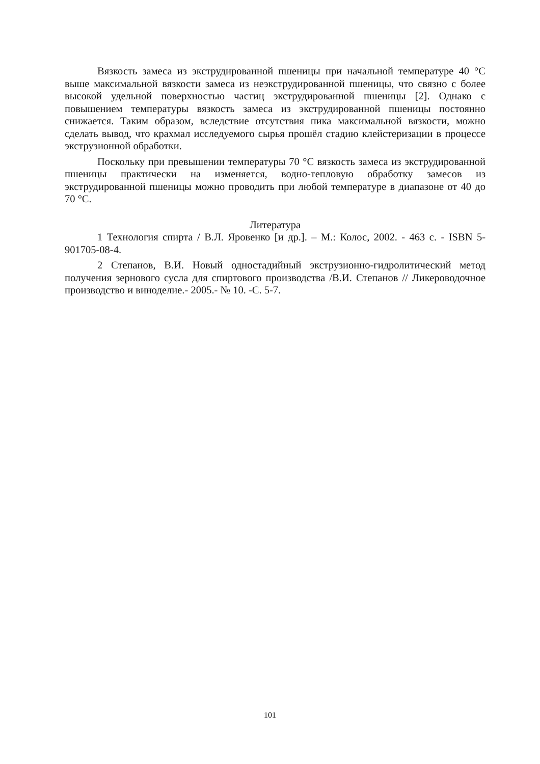Вязкость замеса из экструдированной пшеницы при начальной температуре 40 °С выше максимальной вязкости замеса из неэкструдированной пшеницы, что связно с более высокой удельной поверхностью частиц экструдированной пшеницы [2]. Однако с повышением температуры вязкость замеса из экструдированной пшеницы постоянно снижается. Таким образом, вследствие отсутствия пика максимальной вязкости, можно сделать вывод, что крахмал исследуемого сырья прошёл стадию клейстеризации в процессе экструзионной обработки.
Поскольку при превышении температуры 70 °С вязкость замеса из экструдированной пшеницы практически на изменяется, водно-тепловую обработку замесов из экструдированной пшеницы можно проводить при любой температуре в диапазоне от 40 до 70 °С.
Литература
1 Технология спирта / В.Л. Яровенко [и др.]. – М.: Колос, 2002. - 463 с. - ISBN 5-901705-08-4.
2 Степанов, В.И. Новый одностадийный экструзионно-гидролитический метод получения зернового сусла для спиртового производства /В.И. Степанов // Ликероводочное производство и виноделие.- 2005.- № 10. -С. 5-7.
101